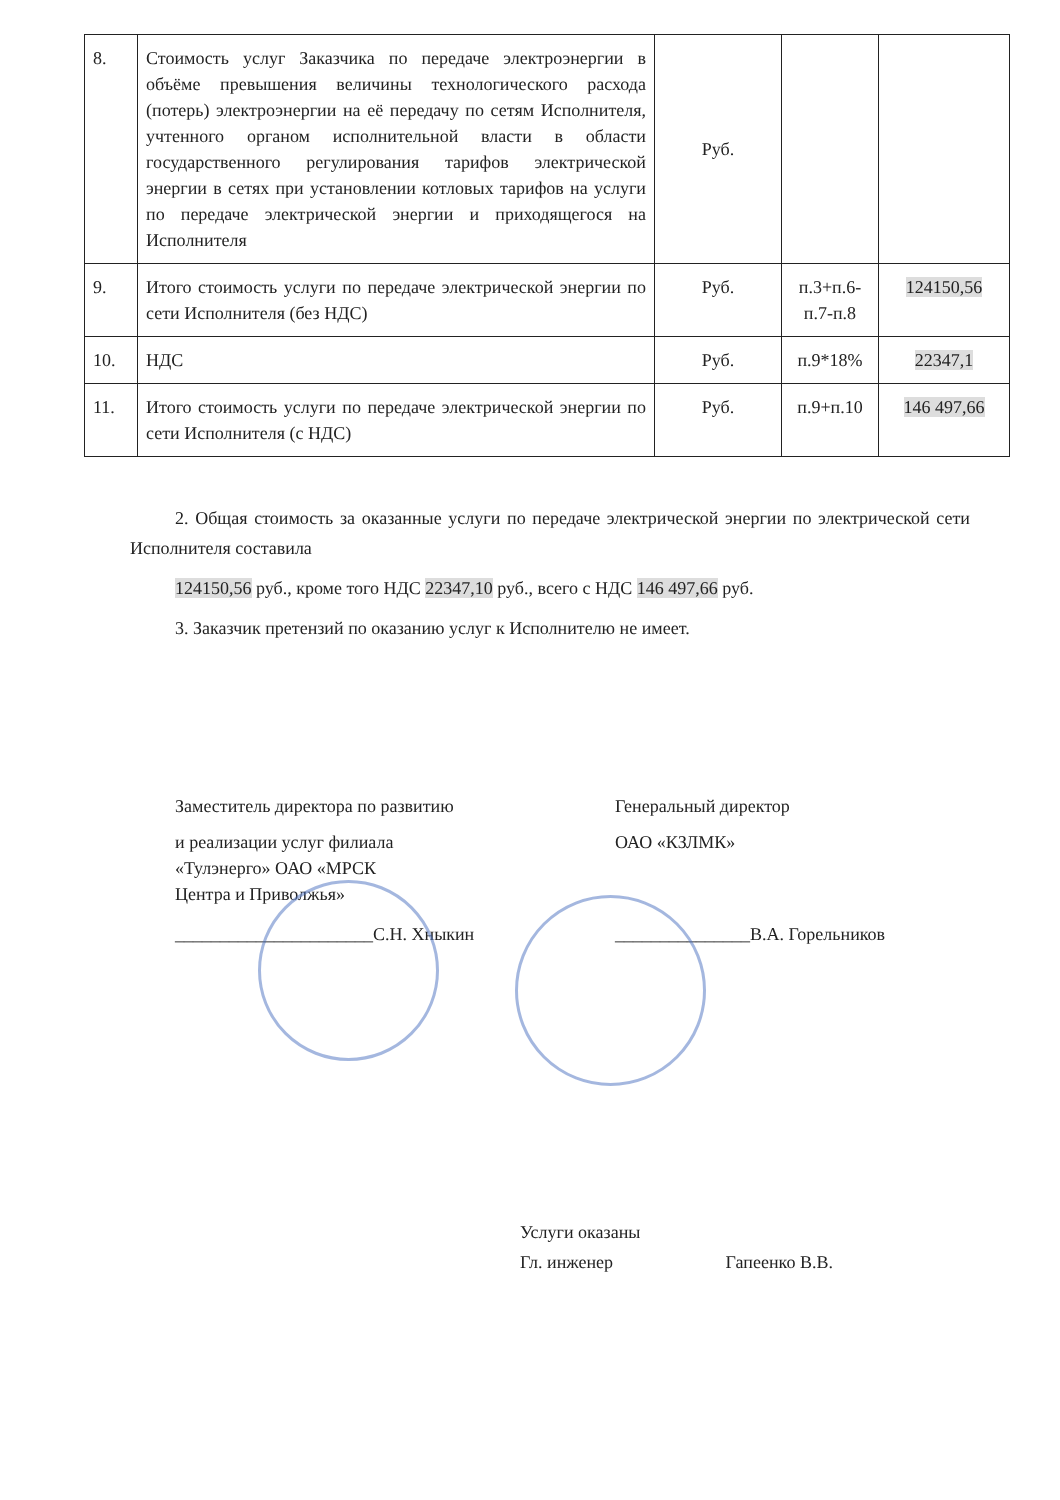| 8. | Стоимость услуг Заказчика по передаче электроэнергии в объёме превышения величины технологического расхода (потерь) электроэнергии на её передачу по сетям Исполнителя, учтенного органом исполнительной власти в области государственного регулирования тарифов электрической энергии в сетях при установлении котловых тарифов на услуги по передаче электрической энергии и приходящегося на Исполнителя | Руб. | | |
| 9. | Итого стоимость услуги по передаче электрической энергии по сети Исполнителя (без НДС) | Руб. | п.3+п.6-п.7-п.8 | 124150,56 |
| 10. | НДС | Руб. | п.9*18% | 22347,1 |
| 11. | Итого стоимость услуги по передаче электрической энергии по сети Исполнителя (с НДС) | Руб. | п.9+п.10 | 146 497,66 |
2. Общая стоимость за оказанные услуги по передаче электрической энергии по электрической сети Исполнителя составила
124150,56 руб., кроме того НДС 22347,10 руб., всего с НДС 146 497,66 руб.
3. Заказчик претензий по оказанию услуг к Исполнителю не имеет.
Заместитель директора по развитию
и реализации услуг филиала
«Тулэнерго» ОАО «МРСК
Центра и Приволжья»
______________________С.Н. Хныкин
Генеральный директор
ОАО «КЗЛМК»
_______________В.А. Горельников
Услуги оказаны
Гл. инженер Гапеенко В.В.